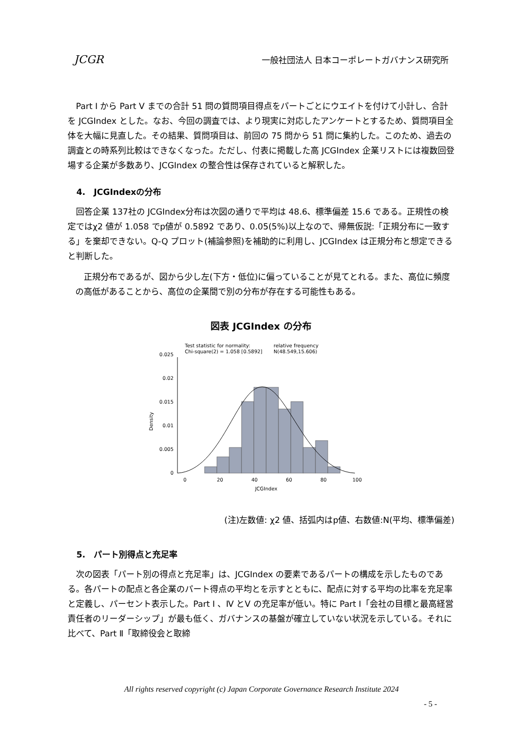JCGR 一般社団法人 日本コーポレートガバナンス研究所
　Part Ⅰ から Part Ⅴ までの合計 51 問の質問項目得点をパートごとにウエイトを付けて小計し、合計を JCGIndex とした。なお、今回の調査では、より現実に対応したアンケートとするため、質問項目全体を大幅に見直した。その結果、質問項目は、前回の 75 問から 51 問に集約した。このため、過去の調査との時系列比較はできなくなった。ただし、付表に掲載した高 JCGIndex 企業リストには複数回登場する企業が多数あり、JCGIndex の整合性は保存されていると解釈した。
4.　JCGIndexの分布
　回答企業 137社の JCGIndex分布は次図の通りで平均は 48.6、標準偏差 15.6 である。正規性の検定ではχ2 値が 1.058 でp値が 0.5892 であり、0.05(5%)以上なので、帰無仮説:「正規分布に一致する」を棄却できない。Q-Q プロット(補論参照)を補助的に利用し、JCGIndex は正規分布と想定できると判断した。
　正規分布であるが、図から少し左(下方・低位)に偏っていることが見てとれる。また、高位に頻度の高低があることから、高位の企業間で別の分布が存在する可能性もある。
図表 JCGIndex の分布
Density
0
0.005
0.01
0.015
0.02
0.025
0
20
40
60
80
100
JCGIndex
Test statistic for normality:
Chi-square(2) = 1.058 [0.5892]
relative frequency
N(48.549,15.606)
(注)左数値: χ2 値、括弧内はp値、右数値:N(平均、標準偏差)
5.　パート別得点と充足率
　次の図表「パート別の得点と充足率」は、JCGIndex の要素であるパートの構成を示したものである。各パートの配点と各企業のパート得点の平均とを示すとともに、配点に対する平均の比率を充足率と定義し、パーセント表示した。Part Ⅰ 、Ⅳ とⅤ の充足率が低い。特に Part Ⅰ「会社の目標と最高経営責任者のリーダーシップ」が最も低く、ガバナンスの基盤が確立していない状況を示している。それに比べて、Part Ⅱ「取締役会と取締
All rights reserved copyright (c) Japan Corporate Governance Research Institute 2024
- 5 -